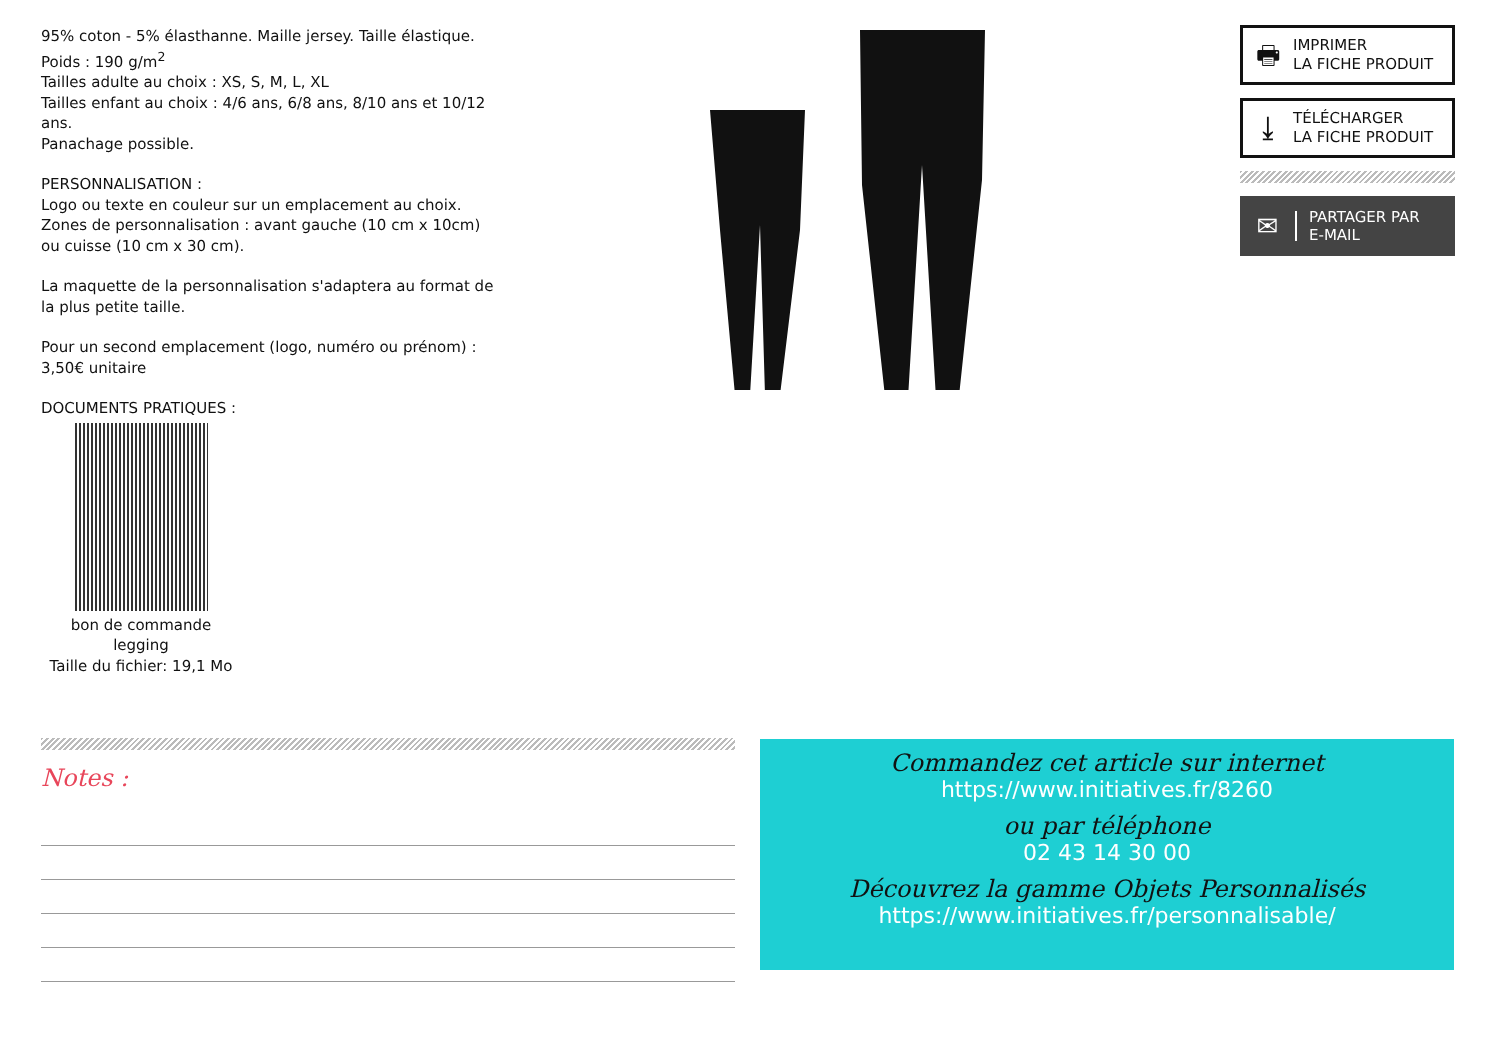95% coton - 5% élasthanne. Maille jersey. Taille élastique.
Poids : 190 g/m<sup>2</sup>
Tailles adulte au choix : XS, S, M, L, XL
Tailles enfant au choix : 4/6 ans, 6/8 ans, 8/10 ans et 10/12 ans.
Panachage possible.
PERSONNALISATION :
Logo ou texte en couleur sur un emplacement au choix.
Zones de personnalisation : avant gauche (10 cm x 10cm) ou cuisse (10 cm x 30 cm).
La maquette de la personnalisation s'adaptera au format de la plus petite taille.
Pour un second emplacement (logo, numéro ou prénom) :
3,50€ unitaire
DOCUMENTS PRATIQUES :
bon de commande legging
Taille du fichier: 19,1 Mo
🖶 IMPRIMER
LA FICHE PRODUIT
⤓ TÉLÉCHARGER
LA FICHE PRODUIT
✉ PARTAGER PAR
E-MAIL
Notes :
Commandez cet article sur internet
https://www.initiatives.fr/8260
ou par téléphone
02 43 14 30 00
Découvrez la gamme Objets Personnalisés
https://www.initiatives.fr/personnalisable/